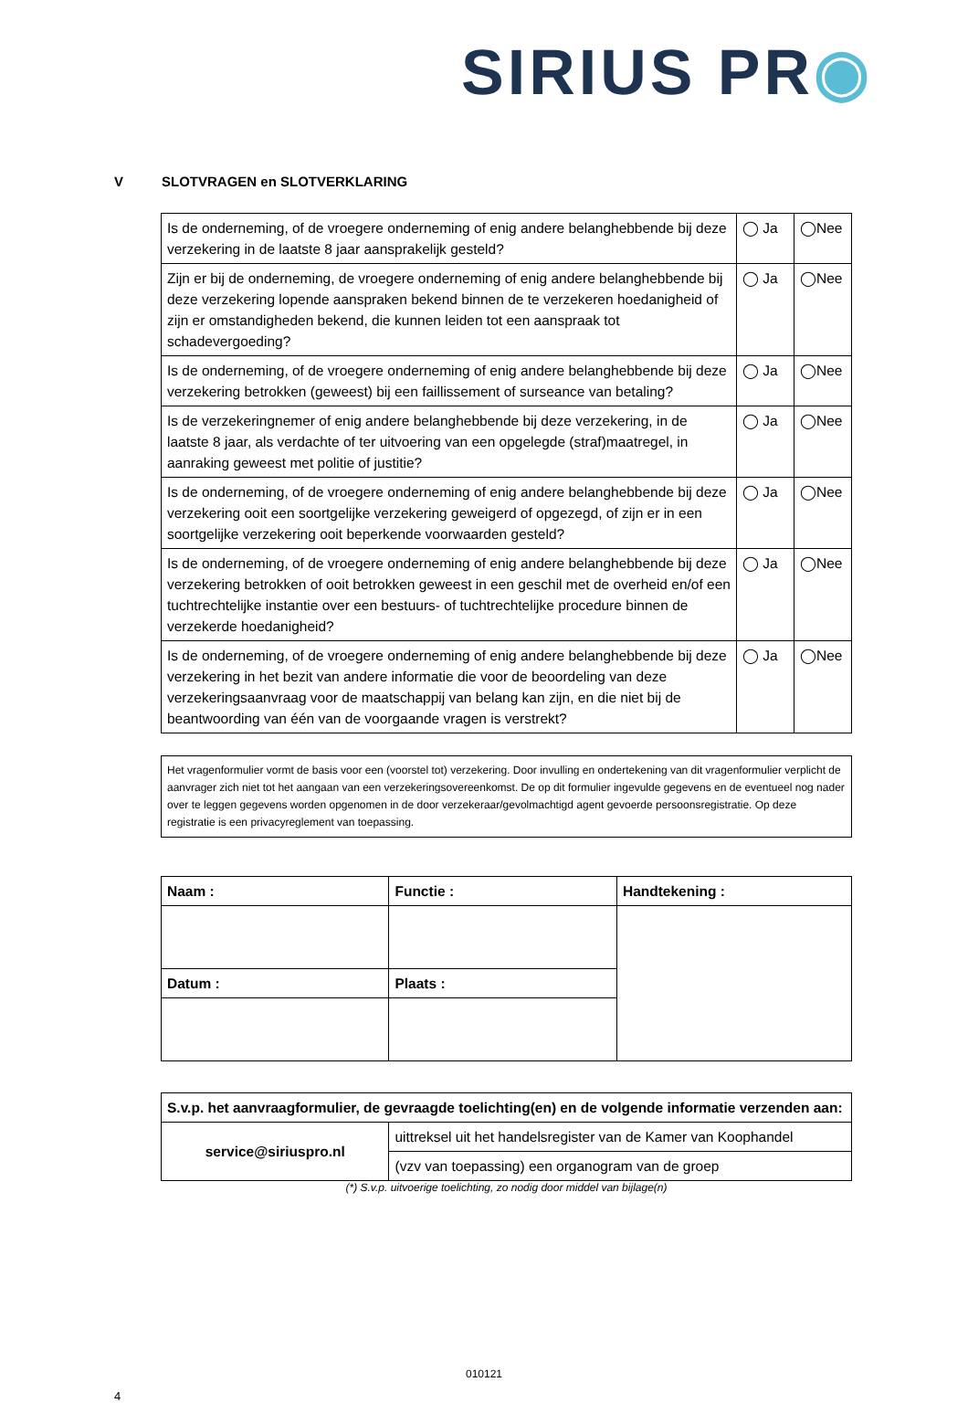SIRIUS PR◉
V SLOTVRAGEN en SLOTVERKLARING
| Is de onderneming, of de vroegere onderneming of enig andere belanghebbende bij deze verzekering in de laatste 8 jaar aansprakelijk gesteld? | ◯ Ja | ◯Nee |
| Zijn er bij de onderneming, de vroegere onderneming of enig andere belanghebbende bij deze verzekering lopende aanspraken bekend binnen de te verzekeren hoedanigheid of zijn er omstandigheden bekend, die kunnen leiden tot een aanspraak tot schadevergoeding? | ◯ Ja | ◯Nee |
| Is de onderneming, of de vroegere onderneming of enig andere belanghebbende bij deze verzekering betrokken (geweest) bij een faillissement of surseance van betaling? | ◯ Ja | ◯Nee |
| Is de verzekeringnemer of enig andere belanghebbende bij deze verzekering, in de laatste 8 jaar, als verdachte of ter uitvoering van een opgelegde (straf)maatregel, in aanraking geweest met politie of justitie? | ◯ Ja | ◯Nee |
| Is de onderneming, of de vroegere onderneming of enig andere belanghebbende bij deze verzekering ooit een soortgelijke verzekering geweigerd of opgezegd, of zijn er in een soortgelijke verzekering ooit beperkende voorwaarden gesteld? | ◯ Ja | ◯Nee |
| Is de onderneming, of de vroegere onderneming of enig andere belanghebbende bij deze verzekering betrokken of ooit betrokken geweest in een geschil met de overheid en/of een tuchtrechtelijke instantie over een bestuurs- of tuchtrechtelijke procedure binnen de verzekerde hoedanigheid? | ◯ Ja | ◯Nee |
| Is de onderneming, of de vroegere onderneming of enig andere belanghebbende bij deze verzekering in het bezit van andere informatie die voor de beoordeling van deze verzekeringsaanvraag voor de maatschappij van belang kan zijn, en die niet bij de beantwoording van één van de voorgaande vragen is verstrekt? | ◯ Ja | ◯Nee |
Het vragenformulier vormt de basis voor een (voorstel tot) verzekering. Door invulling en ondertekening van dit vragenformulier verplicht de aanvrager zich niet tot het aangaan van een verzekeringsovereenkomst. De op dit formulier ingevulde gegevens en de eventueel nog nader over te leggen gegevens worden opgenomen in de door verzekeraar/gevolmachtigd agent gevoerde persoonsregistratie. Op deze registratie is een privacyreglement van toepassing.
| Naam : | Functie : | Handtekening : |
| --- | --- | --- |
| Datum : | Plaats : | |
| S.v.p. het aanvraagformulier, de gevraagde toelichting(en) en de volgende informatie verzenden aan: | |
| --- | --- |
| service@siriuspro.nl | uittreksel uit het handelsregister van de Kamer van Koophandel |
| | (vzv van toepassing) een organogram van de groep |
(*) S.v.p. uitvoerige toelichting, zo nodig door middel van bijlage(n)
010121
4